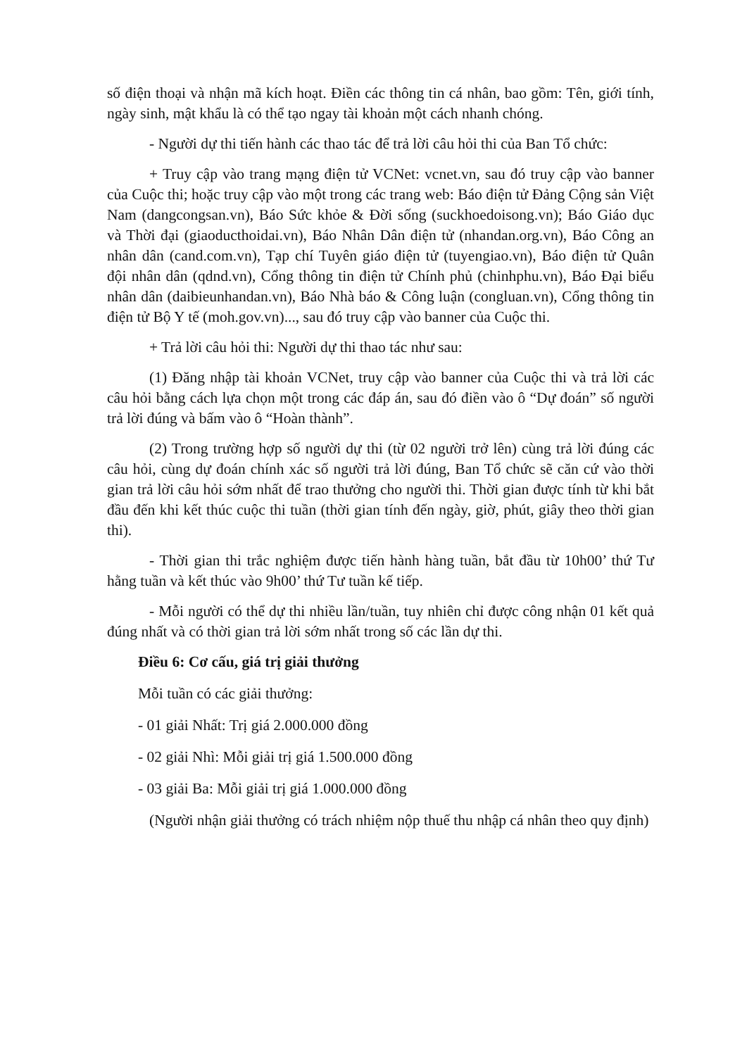số điện thoại và nhận mã kích hoạt. Điền các thông tin cá nhân, bao gồm: Tên, giới tính, ngày sinh, mật khẩu là có thể tạo ngay tài khoản một cách nhanh chóng.
- Người dự thi tiến hành các thao tác để trả lời câu hỏi thi của Ban Tổ chức:
+ Truy cập vào trang mạng điện tử VCNet: vcnet.vn, sau đó truy cập vào banner của Cuộc thi; hoặc truy cập vào một trong các trang web: Báo điện tử Đảng Cộng sản Việt Nam (dangcongsan.vn), Báo Sức khỏe & Đời sống (suckhoedoisong.vn); Báo Giáo dục và Thời đại (giaoducthoidai.vn), Báo Nhân Dân điện tử (nhandan.org.vn), Báo Công an nhân dân (cand.com.vn), Tạp chí Tuyên giáo điện tử (tuyengiao.vn), Báo điện tử Quân đội nhân dân (qdnd.vn), Cổng thông tin điện tử Chính phủ (chinhphu.vn), Báo Đại biểu nhân dân (daibieunhandan.vn), Báo Nhà báo & Công luận (congluan.vn), Cổng thông tin điện tử Bộ Y tế (moh.gov.vn)..., sau đó truy cập vào banner của Cuộc thi.
+ Trả lời câu hỏi thi: Người dự thi thao tác như sau:
(1) Đăng nhập tài khoản VCNet, truy cập vào banner của Cuộc thi và trả lời các câu hỏi bằng cách lựa chọn một trong các đáp án, sau đó điền vào ô “Dự đoán” số người trả lời đúng và bấm vào ô “Hoàn thành”.
(2) Trong trường hợp số người dự thi (từ 02 người trở lên) cùng trả lời đúng các câu hỏi, cùng dự đoán chính xác số người trả lời đúng, Ban Tổ chức sẽ căn cứ vào thời gian trả lời câu hỏi sớm nhất để trao thưởng cho người thi. Thời gian được tính từ khi bắt đầu đến khi kết thúc cuộc thi tuần (thời gian tính đến ngày, giờ, phút, giây theo thời gian thi).
- Thời gian thi trắc nghiệm được tiến hành hàng tuần, bắt đầu từ 10h00’ thứ Tư hằng tuần và kết thúc vào 9h00’ thứ Tư tuần kế tiếp.
- Mỗi người có thể dự thi nhiều lần/tuần, tuy nhiên chỉ được công nhận 01 kết quả đúng nhất và có thời gian trả lời sớm nhất trong số các lần dự thi.
Điều 6: Cơ cấu, giá trị giải thưởng
Mỗi tuần có các giải thưởng:
- 01 giải Nhất: Trị giá 2.000.000 đồng
- 02 giải Nhì: Mỗi giải trị giá 1.500.000 đồng
- 03 giải Ba: Mỗi giải trị giá 1.000.000 đồng
(Người nhận giải thưởng có trách nhiệm nộp thuế thu nhập cá nhân theo quy định)